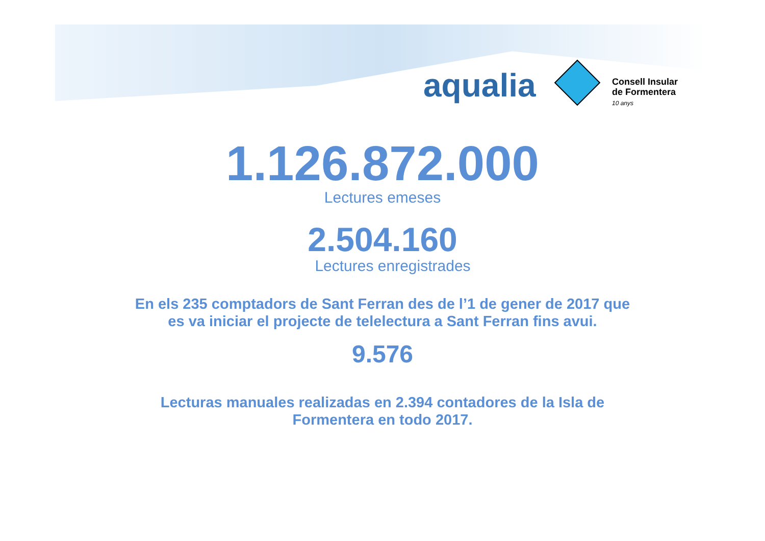aqualia
Consell Insular
de Formentera
10 anys
1.126.872.000
Lectures emeses
2.504.160
Lectures enregistrades
En els 235 comptadors de Sant Ferran des de l’1 de gener de 2017 que
es va iniciar el projecte de telelectura a Sant Ferran fins avui.
9.576
Lecturas manuales realizadas en 2.394 contadores de la Isla de
Formentera en todo 2017.